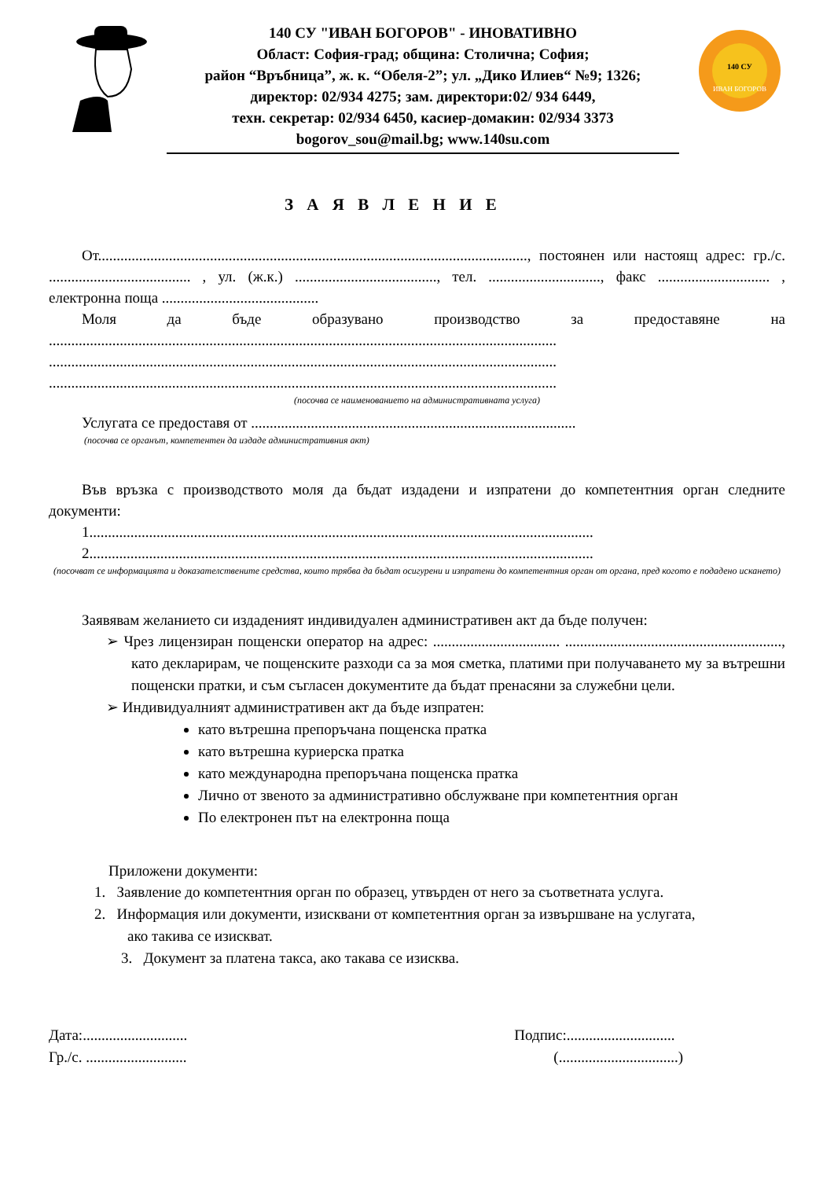140 СУ "ИВАН БОГОРОВ" - ИНОВАТИВНО
Област: София-град; община: Столична; София;
район “Връбница”, ж. к. “Обеля-2”; ул. „Дико Илиев“ №9; 1326;
директор: 02/934 4275; зам. директори:02/ 934 6449,
техн. секретар: 02/934 6450, касиер-домакин: 02/934 3373
bogorov_sou@mail.bg; www.140su.com
140 СУ
ИВАН БОГОРОВ
З А Я В Л Е Н И Е
От..................................................................................................................., постоянен или настоящ адрес: гр./с. ...................................... , ул. (ж.к.) ......................................, тел. .............................., факс .............................. , електронна поща ..........................................
Моля да бъде образувано производство за предоставяне на ........................................................................................................................................ ........................................................................................................................................ ........................................................................................................................................
(посочва се наименованието на административната услуга)
Услугата се предоставя от .......................................................................................
(посочва се органът, компетентен да издаде административния акт)
Във връзка с производството моля да бъдат издадени и изпратени до компетентния орган следните документи:
1.......................................................................................................................................
2.......................................................................................................................................
(посочват се информацията и доказателствените средства, които трябва да бъдат осигурени и изпратени до компетентния орган от органа, пред когото е подадено искането)
Заявявам желанието си издаденият индивидуален административен акт да бъде получен:
➢ Чрез лицензиран пощенски оператор на адрес: .................................. .........................................................., като декларирам, че пощенските разходи са за моя сметка, платими при получаването му за вътрешни пощенски пратки, и съм съгласен документите да бъдат пренасяни за служебни цели.
➢ Индивидуалният административен акт да бъде изпратен:
като вътрешна препоръчана пощенска пратка
като вътрешна куриерска пратка
като международна препоръчана пощенска пратка
Лично от звеното за административно обслужване при компетентния орган
По електронен път на електронна поща
Приложени документи:
1. Заявление до компетентния орган по образец, утвърден от него за съответната услуга.
2. Информация или документи, изисквани от компетентния орган за извършване на услугата,
ако такива се изискват.
3. Документ за платена такса, ако такава се изисква.
Дата:............................
Гр./с. ...........................
Подпис:.............................
(................................)